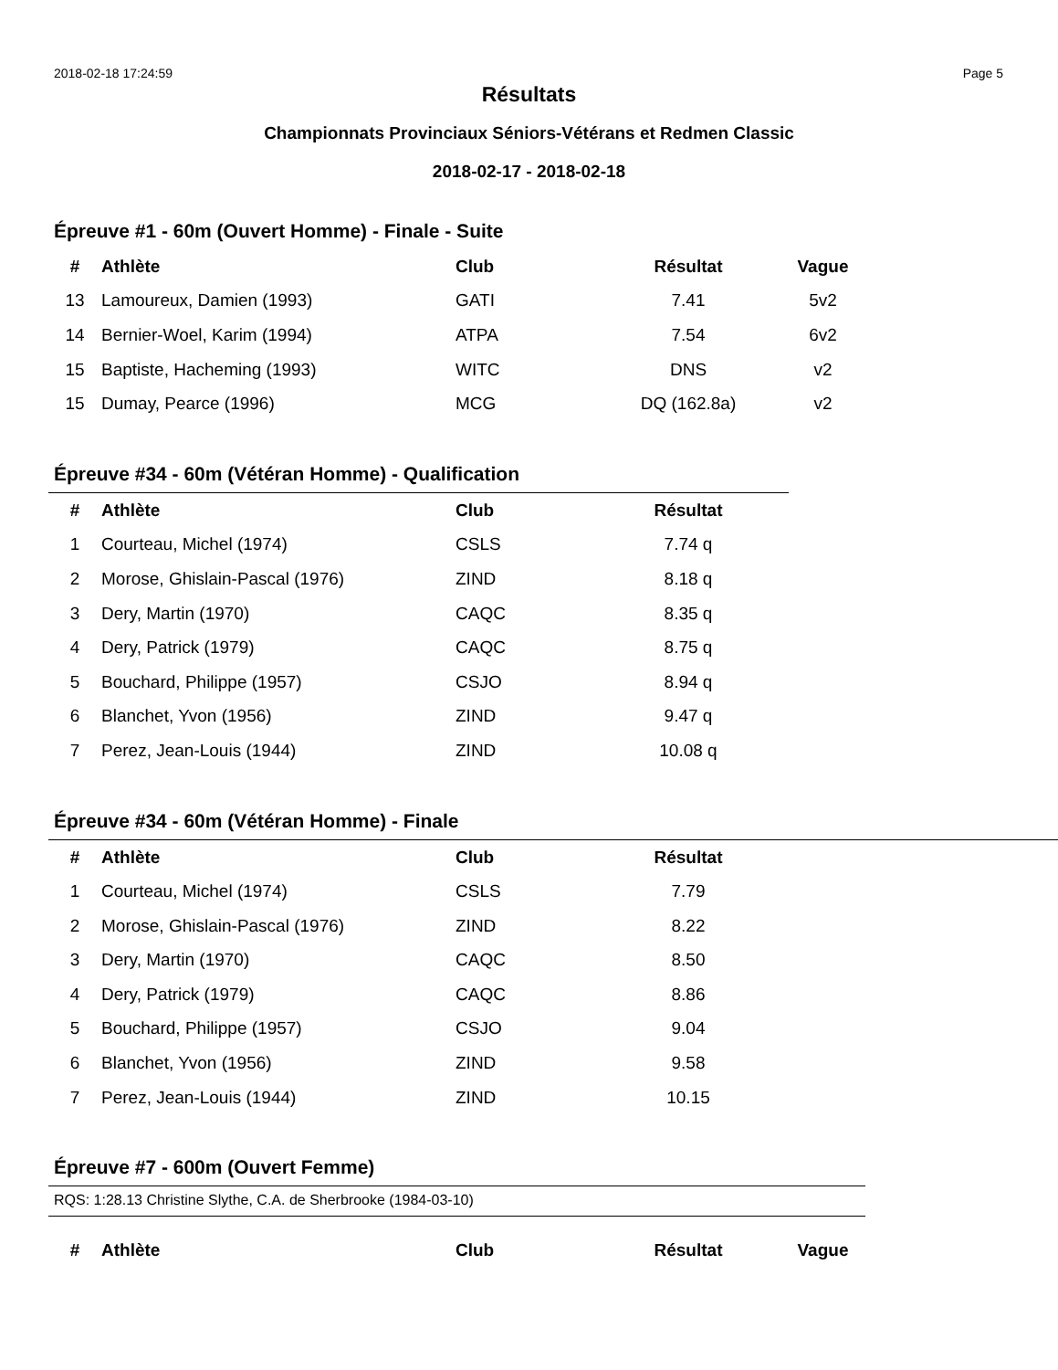2018-02-18 17:24:59 Page 5
Résultats
Championnats Provinciaux Séniors-Vétérans et Redmen Classic
2018-02-17 - 2018-02-18
Épreuve #1 - 60m (Ouvert Homme) - Finale - Suite
| # | Athlète | Club | Résultat | Vague |
| --- | --- | --- | --- | --- |
| 13 | Lamoureux, Damien (1993) | GATI | 7.41 | 5v2 |
| 14 | Bernier-Woel, Karim (1994) | ATPA | 7.54 | 6v2 |
| 15 | Baptiste, Hacheming (1993) | WITC | DNS | v2 |
| 15 | Dumay, Pearce (1996) | MCG | DQ (162.8a) | v2 |
Épreuve #34 - 60m (Vétéran Homme) - Qualification
| # | Athlète | Club | Résultat |
| --- | --- | --- | --- |
| 1 | Courteau, Michel (1974) | CSLS | 7.74 q |
| 2 | Morose, Ghislain-Pascal (1976) | ZIND | 8.18 q |
| 3 | Dery, Martin (1970) | CAQC | 8.35 q |
| 4 | Dery, Patrick (1979) | CAQC | 8.75 q |
| 5 | Bouchard, Philippe (1957) | CSJO | 8.94 q |
| 6 | Blanchet, Yvon (1956) | ZIND | 9.47 q |
| 7 | Perez, Jean-Louis (1944) | ZIND | 10.08 q |
Épreuve #34 - 60m (Vétéran Homme) - Finale
| # | Athlète | Club | Résultat |
| --- | --- | --- | --- |
| 1 | Courteau, Michel (1974) | CSLS | 7.79 |
| 2 | Morose, Ghislain-Pascal (1976) | ZIND | 8.22 |
| 3 | Dery, Martin (1970) | CAQC | 8.50 |
| 4 | Dery, Patrick (1979) | CAQC | 8.86 |
| 5 | Bouchard, Philippe (1957) | CSJO | 9.04 |
| 6 | Blanchet, Yvon (1956) | ZIND | 9.58 |
| 7 | Perez, Jean-Louis (1944) | ZIND | 10.15 |
Épreuve #7 - 600m (Ouvert Femme)
RQS: 1:28.13 Christine Slythe, C.A. de Sherbrooke (1984-03-10)
| # | Athlète | Club | Résultat | Vague |
| --- | --- | --- | --- | --- |